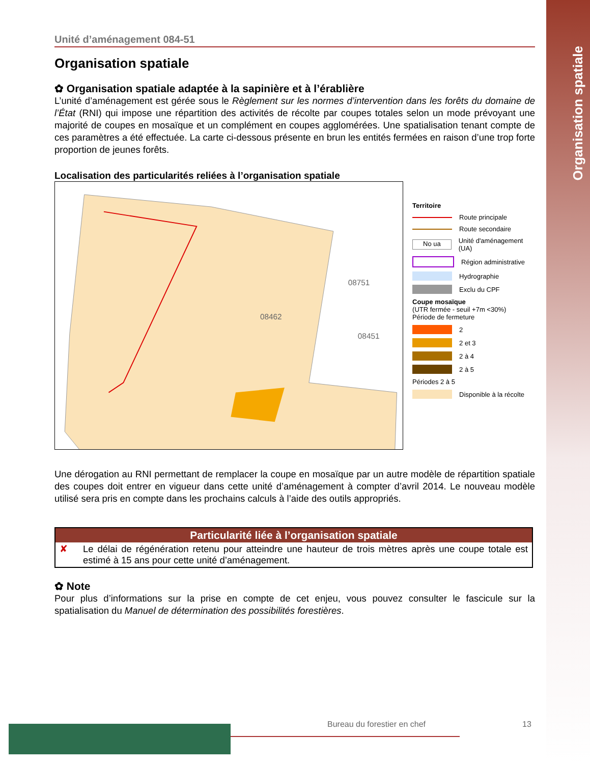Organisation spatiale
Unité d’aménagement 084-51
Organisation spatiale
✿ Organisation spatiale adaptée à la sapinière et à l’érablière
L’unité d’aménagement est gérée sous le Règlement sur les normes d’intervention dans les forêts du domaine de l’État (RNI) qui impose une répartition des activités de récolte par coupes totales selon un mode prévoyant une majorité de coupes en mosaïque et un complément en coupes agglomérées. Une spatialisation tenant compte de ces paramètres a été effectuée. La carte ci-dessous présente en brun les entités fermées en raison d’une trop forte proportion de jeunes forêts.
Localisation des particularités reliées à l’organisation spatiale
08751
08462
08451
Territoire
Route principale
Route secondaire
No ua Unité d'aménagement (UA)
Région administrative
Hydrographie
Exclu du CPF
Coupe mosaïque
(UTR fermée - seuil +7m <30%)
Période de fermeture
2
2 et 3
2 à 4
2 à 5
Périodes 2 à 5
Disponible à la récolte
Une dérogation au RNI permettant de remplacer la coupe en mosaïque par un autre modèle de répartition spatiale des coupes doit entrer en vigueur dans cette unité d’aménagement à compter d’avril 2014. Le nouveau modèle utilisé sera pris en compte dans les prochains calculs à l’aide des outils appropriés.
| Particularité liée à l’organisation spatiale | |
| --- | --- |
| ✘ | Le délai de régénération retenu pour atteindre une hauteur de trois mètres après une coupe totale est estimé à 15 ans pour cette unité d’aménagement. |
✿ Note
Pour plus d’informations sur la prise en compte de cet enjeu, vous pouvez consulter le fascicule sur la spatialisation du Manuel de détermination des possibilités forestières.
Bureau du forestier en chef 13